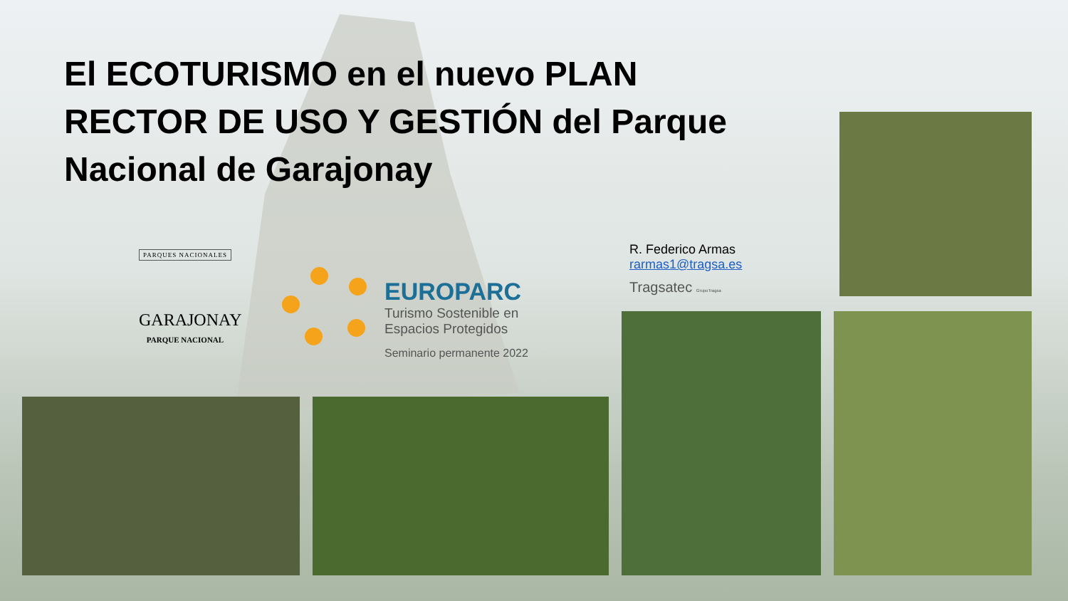El ECOTURISMO en el nuevo PLAN RECTOR DE USO Y GESTIÓN del Parque Nacional de Garajonay
PARQUES NACIONALES
GARAJONAY
PARQUE NACIONAL
EUROPARC
Turismo Sostenible en
Espacios Protegidos
Seminario permanente 2022
R. Federico Armas
rarmas1@tragsa.es
Tragsatec GrupoTragsa